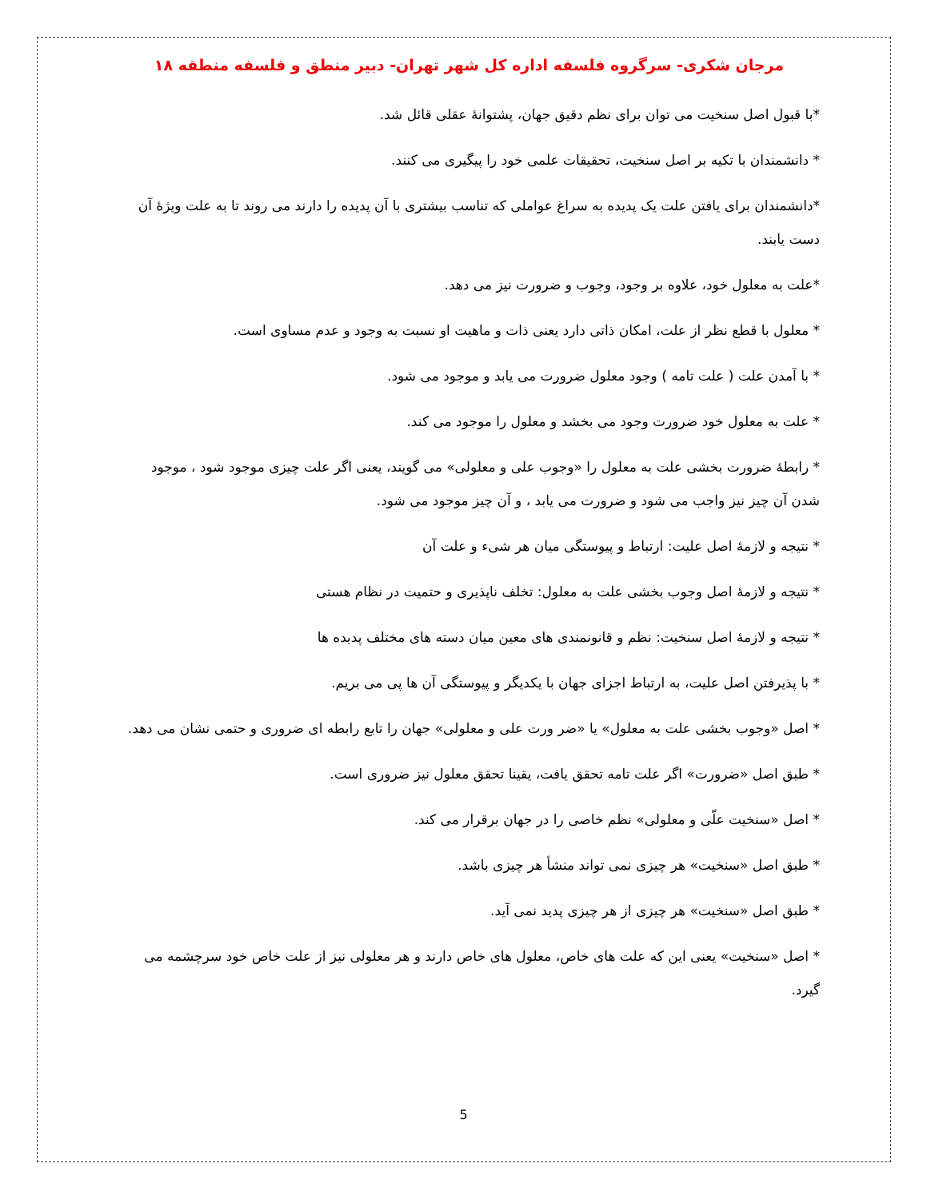مرجان شکری- سرگروه فلسفه اداره کل شهر تهران- دبیر منطق و فلسفه منطقه ۱۸
*با قبول اصل سنخیت می توان برای نظم دقیق جهان، پشتوانهٔ عقلی قائل شد.
* دانشمندان با تکیه بر اصل سنخیت، تحقیقات علمی خود را پیگیری می کنند.
*دانشمندان برای یافتن علت یک پدیده به سراغ عواملی که تناسب بیشتری با آن پدیده را دارند می روند تا به علت ویژهٔ آن دست یابند.
*علت به معلول خود، علاوه بر وجود، وجوب و ضرورت نیز می دهد.
* معلول با قطع نظر از علت، امکان ذاتی دارد یعنی ذات و ماهیت او نسبت به وجود و عدم مساوی است.
* با آمدن علت ( علت تامه ) وجود معلول ضرورت می یابد و موجود می شود.
* علت به معلول خود ضرورت وجود می بخشد و معلول را موجود می کند.
* رابطهٔ ضرورت بخشی علت به معلول را «وجوب علی و معلولی» می گویند، یعنی اگر علت چیزی موجود شود ، موجود شدن آن چیز نیز واجب می شود و ضرورت می یابد ، و آن چیز موجود می شود.
* نتیجه و لازمهٔ اصل علیت: ارتباط و پیوستگی میان هر شیء و علت آن
* نتیجه و لازمهٔ اصل وجوب بخشی علت به معلول: تخلف ناپذیری و حتمیت در نظام هستی
* نتیجه و لازمهٔ اصل سنخیت: نظم و قانونمندی های معین میان دسته های مختلف پدیده ها
* با پذیرفتن اصل علیت، به ارتباط اجزای جهان با یکدیگر و پیوستگی آن ها پی می بریم.
* اصل «وجوب بخشی علت به معلول» یا «ضر ورت علی و معلولی» جهان را تابع رابطه ای ضروری و حتمی نشان می دهد.
* طبق اصل «ضرورت» اگر علت تامه تحقق یافت، یقینا تحقق معلول نیز ضروری است.
* اصل «سنخیت علّی و معلولی» نظم خاصی را در جهان برقرار می کند.
* طبق اصل «سنخیت» هر چیزی نمی تواند منشأ هر چیزی باشد.
* طبق اصل «سنخیت» هر چیزی از هر چیزی پدید نمی آید.
* اصل «سنخیت» یعنی این که علت های خاص، معلول های خاص دارند و هر معلولی نیز از علت خاص خود سرچشمه می گیرد.
5